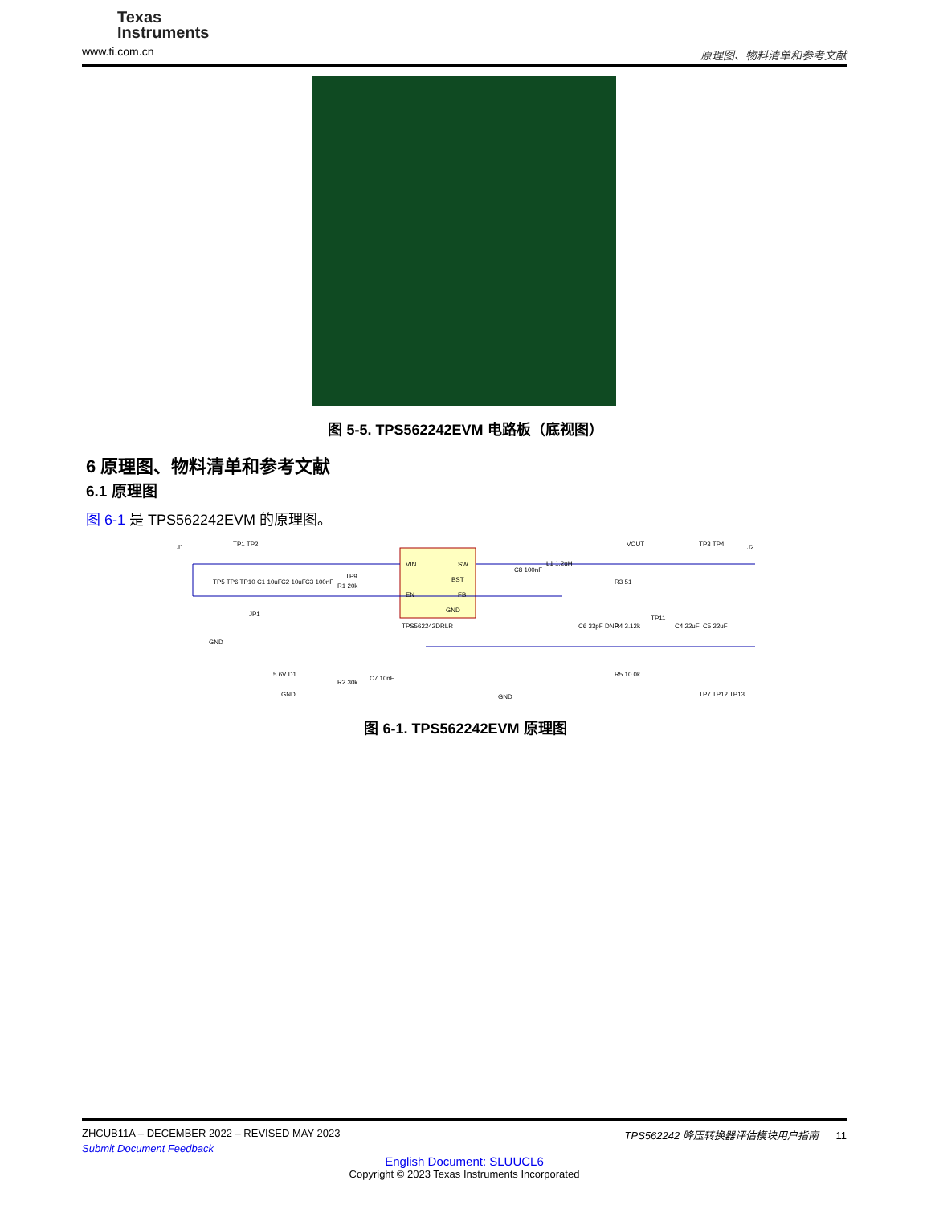Texas
Instruments
www.ti.com.cn
原理图、物料清单和参考文献
图 5-5. TPS562242EVM 电路板（底视图）
6 原理图、物料清单和参考文献
6.1 原理图
图 6-1 是 TPS562242EVM 的原理图。
VIN
SW
BST
EN
FB
GND
TPS562242DRLR
TP1 TP2
TP5 TP6 TP10
C1 10uF
C2 10uF
C3 100nF
R1 20k
TP9
L1 1.2uH
C8 100nF
VOUT
TP3 TP4
R3 51
R4 3.12k
R5 10.0k
TP11
C4 22uF
C5 22uF
C6 33pF DNP
5.6V D1
R2 30k
C7 10nF
GND
GND
GND
TP7 TP12 TP13
J1
J2
JP1
图 6-1. TPS562242EVM 原理图
ZHCUB11A – DECEMBER 2022 – REVISED MAY 2023 TPS562242 降压转换器评估模块用户指南 11
Submit Document Feedback
English Document: SLUUCL6
Copyright © 2023 Texas Instruments Incorporated